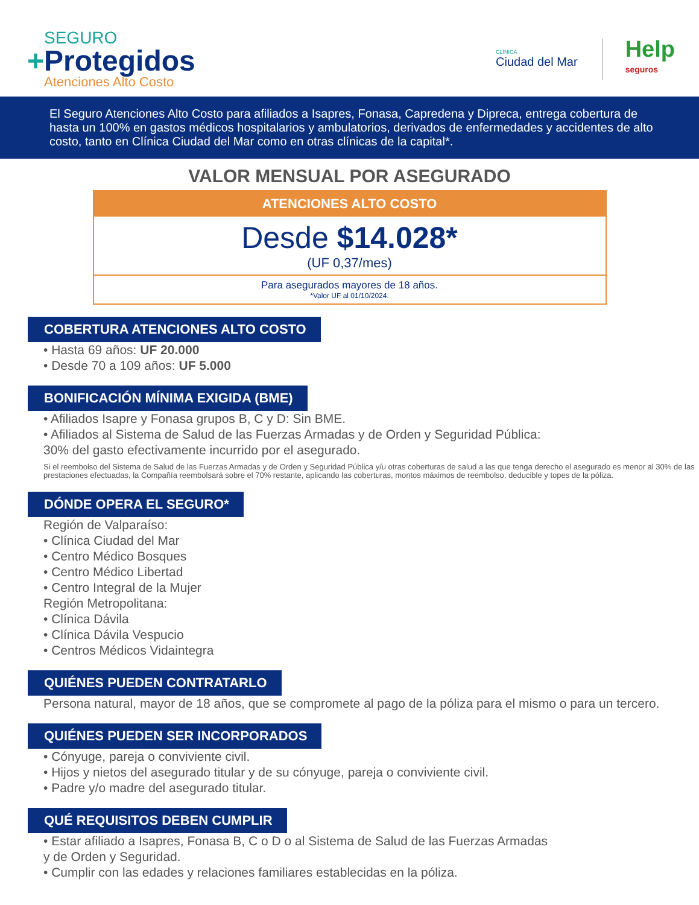SEGURO
+Protegidos
Atenciones Alto Costo
CLÍNICA
Ciudad del Mar
Help
seguros
El Seguro Atenciones Alto Costo para afiliados a Isapres, Fonasa, Capredena y Dipreca, entrega cobertura de hasta un 100% en gastos médicos hospitalarios y ambulatorios, derivados de enfermedades y accidentes de alto costo, tanto en Clínica Ciudad del Mar como en otras clínicas de la capital*.
VALOR MENSUAL POR ASEGURADO
ATENCIONES ALTO COSTO
Desde $14.028*
(UF 0,37/mes)
Para asegurados mayores de 18 años.
*Valor UF al 01/10/2024.
COBERTURA ATENCIONES ALTO COSTO
• Hasta 69 años: UF 20.000
• Desde 70 a 109 años: UF 5.000
BONIFICACIÓN MÍNIMA EXIGIDA (BME)
• Afiliados Isapre y Fonasa grupos B, C y D: Sin BME.
• Afiliados al Sistema de Salud de las Fuerzas Armadas y de Orden y Seguridad Pública:
30% del gasto efectivamente incurrido por el asegurado.
Si el reembolso del Sistema de Salud de las Fuerzas Armadas y de Orden y Seguridad Pública y/u otras coberturas de salud a las que tenga derecho el asegurado es menor al 30% de las prestaciones efectuadas, la Compañía reembolsará sobre el 70% restante, aplicando las coberturas, montos máximos de reembolso, deducible y topes de la póliza.
DÓNDE OPERA EL SEGURO*
Región de Valparaíso:
• Clínica Ciudad del Mar
• Centro Médico Bosques
• Centro Médico Libertad
• Centro Integral de la Mujer
Región Metropolitana:
• Clínica Dávila
• Clínica Dávila Vespucio
• Centros Médicos Vidaintegra
QUIÉNES PUEDEN CONTRATARLO
Persona natural, mayor de 18 años, que se compromete al pago de la póliza para el mismo o para un tercero.
QUIÉNES PUEDEN SER INCORPORADOS
• Cónyuge, pareja o conviviente civil.
• Hijos y nietos del asegurado titular y de su cónyuge, pareja o conviviente civil.
• Padre y/o madre del asegurado titular.
QUÉ REQUISITOS DEBEN CUMPLIR
• Estar afiliado a Isapres, Fonasa B, C o D o al Sistema de Salud de las Fuerzas Armadas
y de Orden y Seguridad.
• Cumplir con las edades y relaciones familiares establecidas en la póliza.